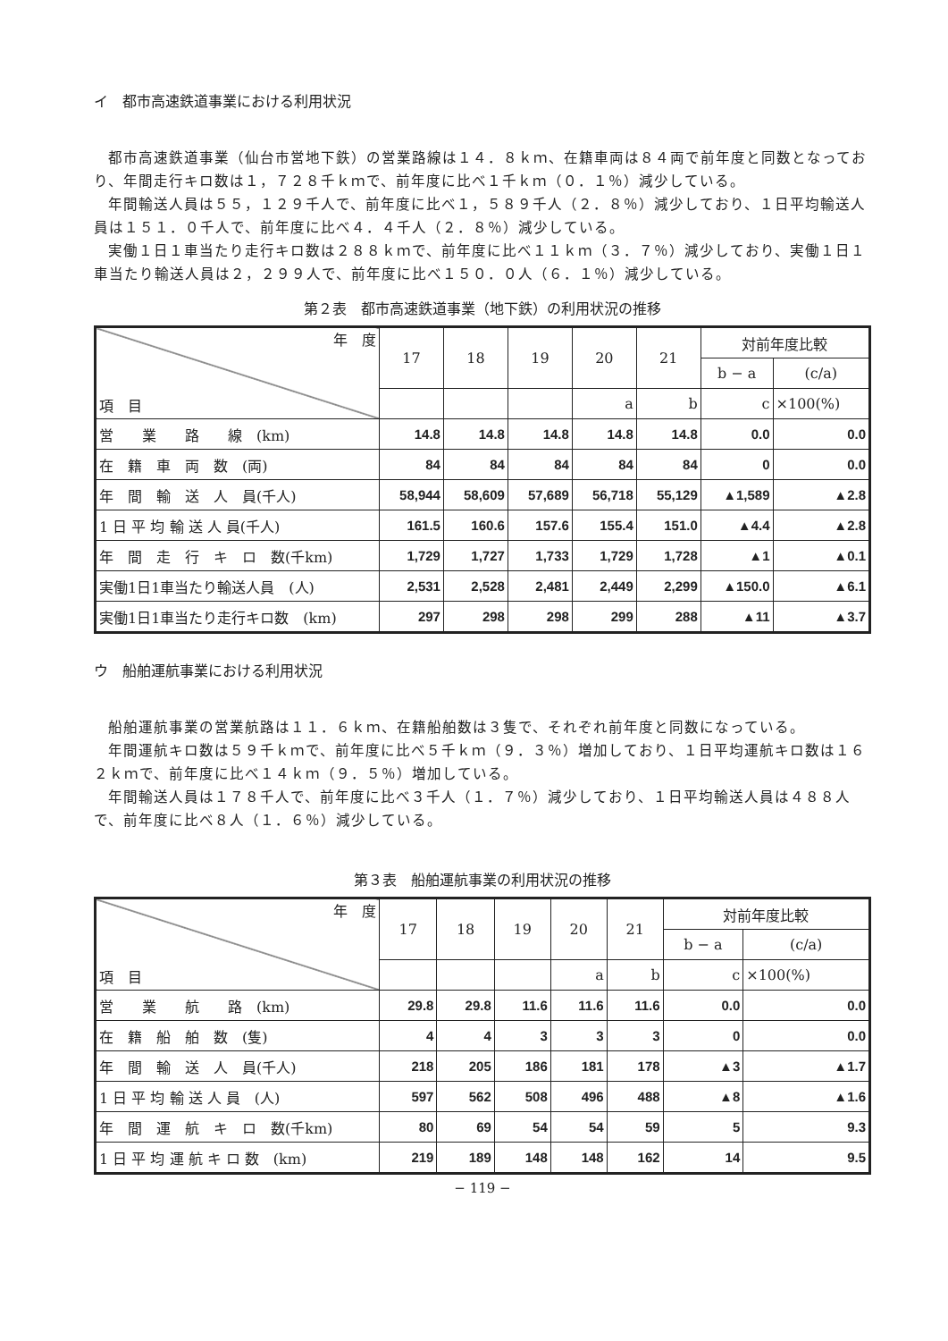イ　都市高速鉄道事業における利用状況
都市高速鉄道事業（仙台市営地下鉄）の営業路線は１４．８ｋｍ、在籍車両は８４両で前年度と同数となっており、年間走行キロ数は１，７２８千ｋｍで、前年度に比べ１千ｋｍ（０．１％）減少している。
年間輸送人員は５５，１２９千人で、前年度に比べ１，５８９千人（２．８％）減少しており、１日平均輸送人員は１５１．０千人で、前年度に比べ４．４千人（２．８％）減少している。
実働１日１車当たり走行キロ数は２８８ｋｍで、前年度に比べ１１ｋｍ（３．７％）減少しており、実働１日１車当たり輸送人員は２，２９９人で、前年度に比べ１５０．０人（６．１％）減少している。
第２表　都市高速鉄道事業（地下鉄）の利用状況の推移
| 年 度 項 目 | 17 | 18 | 19 | 20 | 21 | 対前年度比較 | |
| --- | --- | --- | --- | --- | --- | --- | --- |
| | | | | | | b − a | (c/a) |
| | | | | a | b | c | ×100(%) |
| 営 業 路 線 (km) | 14.8 | 14.8 | 14.8 | 14.8 | 14.8 | 0.0 | 0.0 |
| 在 籍 車 両 数 (両) | 84 | 84 | 84 | 84 | 84 | 0 | 0.0 |
| 年 間 輸 送 人 員(千人) | 58,944 | 58,609 | 57,689 | 56,718 | 55,129 | ▲1,589 | ▲2.8 |
| 1 日 平 均 輸 送 人 員(千人) | 161.5 | 160.6 | 157.6 | 155.4 | 151.0 | ▲4.4 | ▲2.8 |
| 年 間 走 行 キ ロ 数(千km) | 1,729 | 1,727 | 1,733 | 1,729 | 1,728 | ▲1 | ▲0.1 |
| 実働1日1車当たり輸送人員 (人) | 2,531 | 2,528 | 2,481 | 2,449 | 2,299 | ▲150.0 | ▲6.1 |
| 実働1日1車当たり走行キロ数 (km) | 297 | 298 | 298 | 299 | 288 | ▲11 | ▲3.7 |
ウ　船舶運航事業における利用状況
船舶運航事業の営業航路は１１．６ｋｍ、在籍船舶数は３隻で、それぞれ前年度と同数になっている。
年間運航キロ数は５９千ｋｍで、前年度に比べ５千ｋｍ（９．３％）増加しており、１日平均運航キロ数は１６２ｋｍで、前年度に比べ１４ｋｍ（９．５％）増加している。
年間輸送人員は１７８千人で、前年度に比べ３千人（１．７％）減少しており、１日平均輸送人員は４８８人で、前年度に比べ８人（１．６％）減少している。
第３表　船舶運航事業の利用状況の推移
| 年 度 項 目 | 17 | 18 | 19 | 20 | 21 | 対前年度比較 | |
| --- | --- | --- | --- | --- | --- | --- | --- |
| | | | | | | b − a | (c/a) |
| | | | | a | b | c | ×100(%) |
| 営 業 航 路 (km) | 29.8 | 29.8 | 11.6 | 11.6 | 11.6 | 0.0 | 0.0 |
| 在 籍 船 舶 数 (隻) | 4 | 4 | 3 | 3 | 3 | 0 | 0.0 |
| 年 間 輸 送 人 員(千人) | 218 | 205 | 186 | 181 | 178 | ▲3 | ▲1.7 |
| 1 日 平 均 輸 送 人 員 (人) | 597 | 562 | 508 | 496 | 488 | ▲8 | ▲1.6 |
| 年 間 運 航 キ ロ 数(千km) | 80 | 69 | 54 | 54 | 59 | 5 | 9.3 |
| 1 日 平 均 運 航 キ ロ 数 (km) | 219 | 189 | 148 | 148 | 162 | 14 | 9.5 |
− 119 −